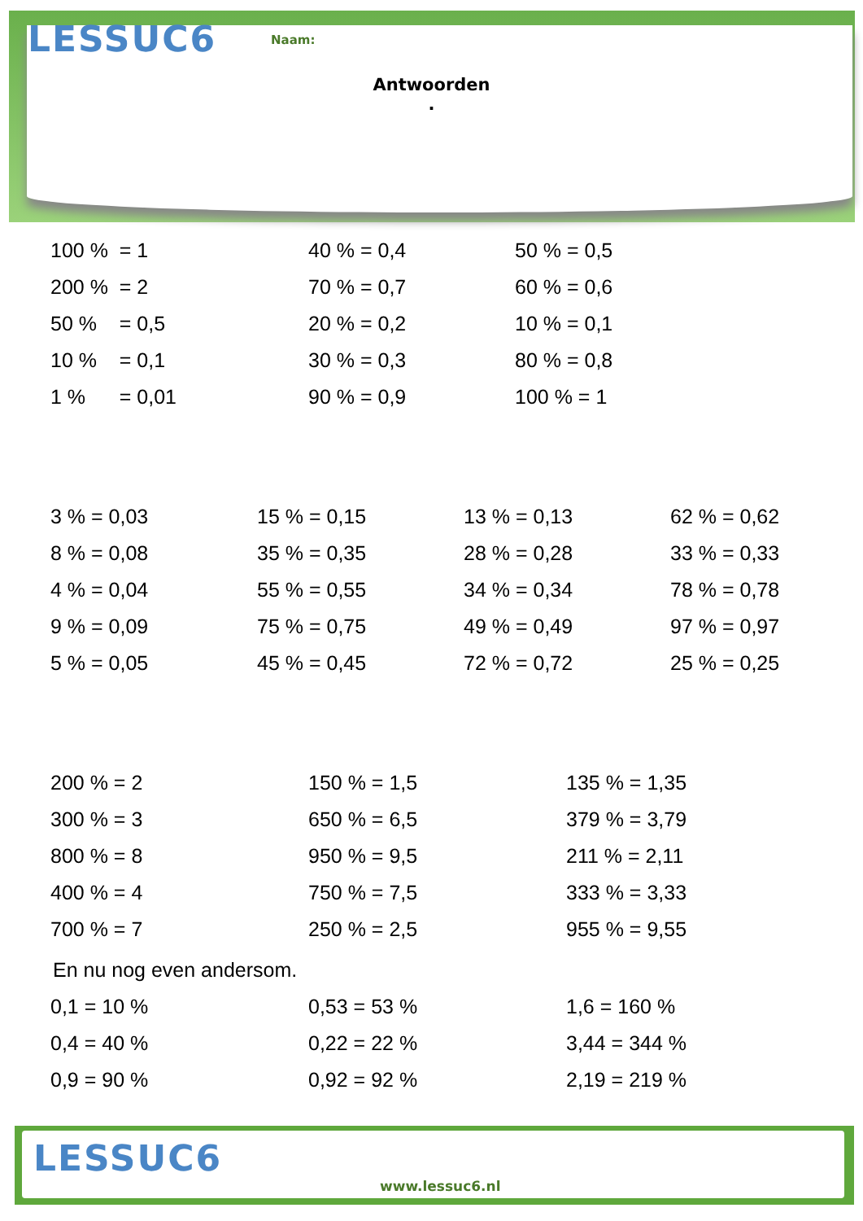LESSUC6 Naam:
Antwoorden
.
| 100 % = 1 | 40 % = 0,4 | 50 % = 0,5 |
| 200 % = 2 | 70 % = 0,7 | 60 % = 0,6 |
| 50 % = 0,5 | 20 % = 0,2 | 10 % = 0,1 |
| 10 % = 0,1 | 30 % = 0,3 | 80 % = 0,8 |
| 1 % = 0,01 | 90 % = 0,9 | 100 % = 1 |
| 3 % = 0,03 | 15 % = 0,15 | 13 % = 0,13 | 62 % = 0,62 |
| 8 % = 0,08 | 35 % = 0,35 | 28 % = 0,28 | 33 % = 0,33 |
| 4 % = 0,04 | 55 % = 0,55 | 34 % = 0,34 | 78 % = 0,78 |
| 9 % = 0,09 | 75 % = 0,75 | 49 % = 0,49 | 97 % = 0,97 |
| 5 % = 0,05 | 45 % = 0,45 | 72 % = 0,72 | 25 % = 0,25 |
| 200 % = 2 | 150 % = 1,5 | 135 % = 1,35 |
| 300 % = 3 | 650 % = 6,5 | 379 % = 3,79 |
| 800 % = 8 | 950 % = 9,5 | 211 % = 2,11 |
| 400 % = 4 | 750 % = 7,5 | 333 % = 3,33 |
| 700 % = 7 | 250 % = 2,5 | 955 % = 9,55 |
En nu nog even andersom.
| 0,1 = 10 % | 0,53 = 53 % | 1,6 = 160 % |
| 0,4 = 40 % | 0,22 = 22 % | 3,44 = 344 % |
| 0,9 = 90 % | 0,92 = 92 % | 2,19 = 219 % |
LESSUC6
www.lessuc6.nl